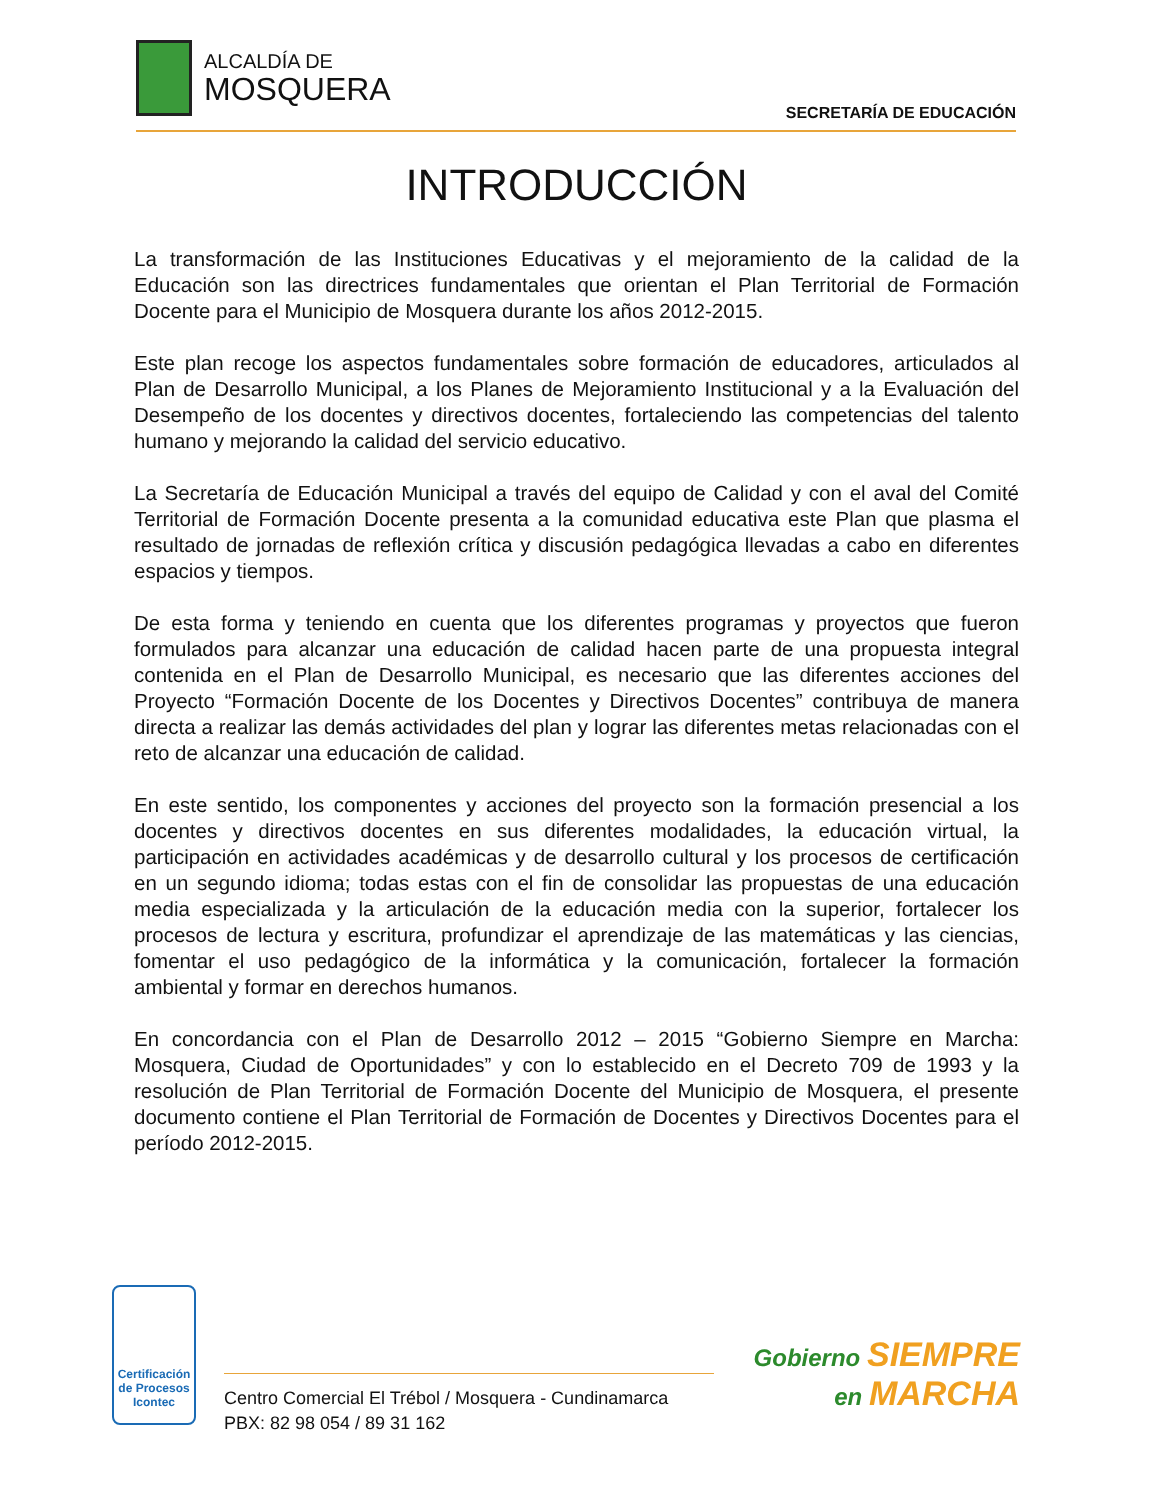ALCALDÍA DE
MOSQUERA
SECRETARÍA DE EDUCACIÓN
INTRODUCCIÓN
La transformación de las Instituciones Educativas y el mejoramiento de la calidad de la Educación son las directrices fundamentales que orientan el Plan Territorial de Formación Docente para el Municipio de Mosquera durante los años 2012-2015.
Este plan recoge los aspectos fundamentales sobre formación de educadores, articulados al Plan de Desarrollo Municipal, a los Planes de Mejoramiento Institucional y a la Evaluación del Desempeño de los docentes y directivos docentes, fortaleciendo las competencias del talento humano y mejorando la calidad del servicio educativo.
La Secretaría de Educación Municipal a través del equipo de Calidad y con el aval del Comité Territorial de Formación Docente presenta a la comunidad educativa este Plan que plasma el resultado de jornadas de reflexión crítica y discusión pedagógica llevadas a cabo en diferentes espacios y tiempos.
De esta forma y teniendo en cuenta que los diferentes programas y proyectos que fueron formulados para alcanzar una educación de calidad hacen parte de una propuesta integral contenida en el Plan de Desarrollo Municipal, es necesario que las diferentes acciones del Proyecto “Formación Docente de los Docentes y Directivos Docentes” contribuya de manera directa a realizar las demás actividades del plan y lograr las diferentes metas relacionadas con el reto de alcanzar una educación de calidad.
En este sentido, los componentes y acciones del proyecto son la formación presencial a los docentes y directivos docentes en sus diferentes modalidades, la educación virtual, la participación en actividades académicas y de desarrollo cultural y los procesos de certificación en un segundo idioma; todas estas con el fin de consolidar las propuestas de una educación media especializada y la articulación de la educación media con la superior, fortalecer los procesos de lectura y escritura, profundizar el aprendizaje de las matemáticas y las ciencias, fomentar el uso pedagógico de la informática y la comunicación, fortalecer la formación ambiental y formar en derechos humanos.
En concordancia con el Plan de Desarrollo 2012 – 2015 “Gobierno Siempre en Marcha: Mosquera, Ciudad de Oportunidades” y con lo establecido en el Decreto 709 de 1993 y la resolución de Plan Territorial de Formación Docente del Municipio de Mosquera, el presente documento contiene el Plan Territorial de Formación de Docentes y Directivos Docentes para el período 2012-2015.
Certificación de Procesos
Icontec
Centro Comercial El Trébol / Mosquera - Cundinamarca
PBX: 82 98 054 / 89 31 162
Gobierno SIEMPRE
en MARCHA